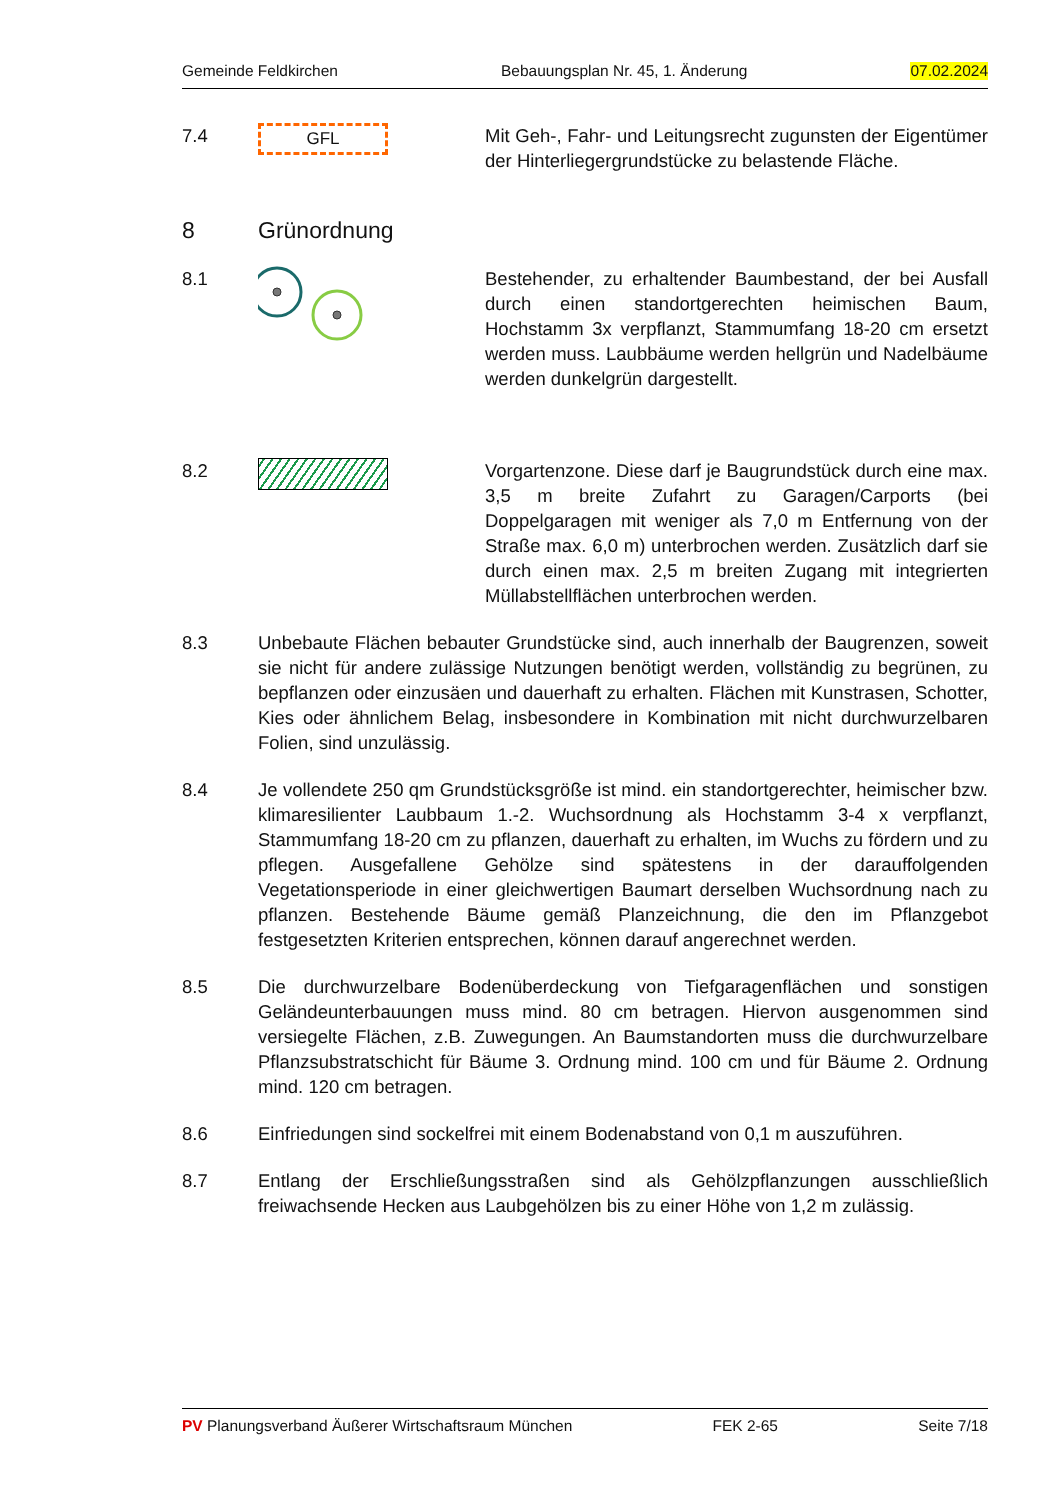Gemeinde Feldkirchen Bebauungsplan Nr. 45, 1. Änderung 07.02.2024
7.4
GFL
Mit Geh-, Fahr- und Leitungsrecht zugunsten der Eigentümer der Hinterliegergrundstücke zu belastende Fläche.
8 Grünordnung
8.1 Bestehender, zu erhaltender Baumbestand, der bei Ausfall durch einen standortgerechten heimischen Baum, Hochstamm 3x verpflanzt, Stammumfang 18-20 cm ersetzt werden muss. Laubbäume werden hellgrün und Nadelbäume werden dunkelgrün dargestellt.
8.2 Vorgartenzone. Diese darf je Baugrundstück durch eine max. 3,5 m breite Zufahrt zu Garagen/Carports (bei Doppelgaragen mit weniger als 7,0 m Entfernung von der Straße max. 6,0 m) unterbrochen werden. Zusätzlich darf sie durch einen max. 2,5 m breiten Zugang mit integrierten Müllabstellflächen unterbrochen werden.
8.3 Unbebaute Flächen bebauter Grundstücke sind, auch innerhalb der Baugrenzen, soweit sie nicht für andere zulässige Nutzungen benötigt werden, vollständig zu begrünen, zu bepflanzen oder einzusäen und dauerhaft zu erhalten. Flächen mit Kunstrasen, Schotter, Kies oder ähnlichem Belag, insbesondere in Kombination mit nicht durchwurzelbaren Folien, sind unzulässig.
8.4 Je vollendete 250 qm Grundstücksgröße ist mind. ein standortgerechter, heimischer bzw. klimaresilienter Laubbaum 1.-2. Wuchsordnung als Hochstamm 3-4 x verpflanzt, Stammumfang 18-20 cm zu pflanzen, dauerhaft zu erhalten, im Wuchs zu fördern und zu pflegen. Ausgefallene Gehölze sind spätestens in der darauffolgenden Vegetationsperiode in einer gleichwertigen Baumart derselben Wuchsordnung nach zu pflanzen. Bestehende Bäume gemäß Planzeichnung, die den im Pflanzgebot festgesetzten Kriterien entsprechen, können darauf angerechnet werden.
8.5 Die durchwurzelbare Bodenüberdeckung von Tiefgaragenflächen und sonstigen Geländeunterbauungen muss mind. 80 cm betragen. Hiervon ausgenommen sind versiegelte Flächen, z.B. Zuwegungen. An Baumstandorten muss die durchwurzelbare Pflanzsubstratschicht für Bäume 3. Ordnung mind. 100 cm und für Bäume 2. Ordnung mind. 120 cm betragen.
8.6 Einfriedungen sind sockelfrei mit einem Bodenabstand von 0,1 m auszuführen.
8.7 Entlang der Erschließungsstraßen sind als Gehölzpflanzungen ausschließlich freiwachsende Hecken aus Laubgehölzen bis zu einer Höhe von 1,2 m zulässig.
PV Planungsverband Äußerer Wirtschaftsraum München FEK 2-65 Seite 7/18